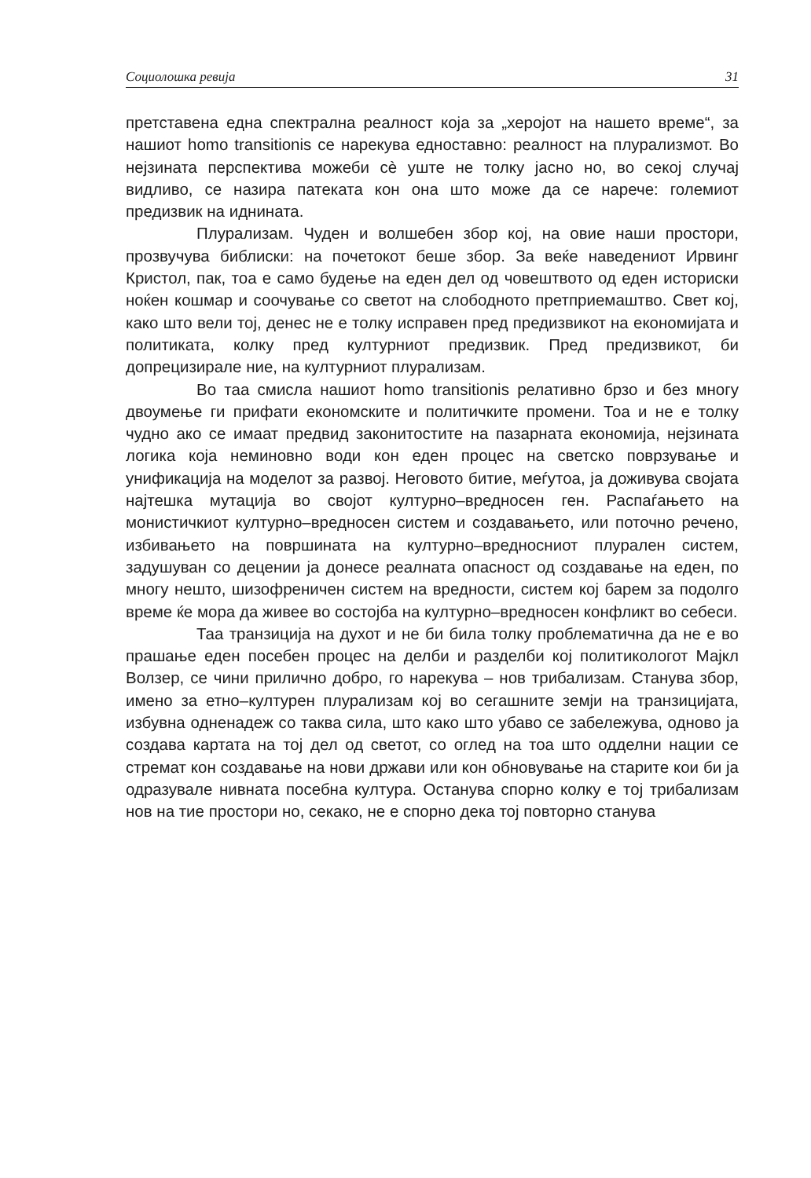Социолошка ревија 31
претставена една спектрална реалност која за „херојот на нашето време“, за нашиот homo transitionis се нарекува едноставно: реалност на плурализмот. Во нејзината перспектива можеби сè уште не толку јасно но, во секој случај видливо, се назира патеката кон она што може да се нарече: големиот предизвик на иднината.
Плурализам. Чуден и волшебен збор кој, на овие наши простори, прозвучува библиски: на почетокот беше збор. За веќе наведениот Ирвинг Кристол, пак, тоа е само будење на еден дел од човештвото од еден историски ноќен кошмар и соочување со светот на слободното претприемаштво. Свет кој, како што вели тој, денес не е толку исправен пред предизвикот на економијата и политиката, колку пред културниот предизвик. Пред предизвикот, би допрецизирале ние, на културниот плурализам.
Во таа смисла нашиот homo transitionis релативно брзо и без многу двоумење ги прифати економските и политичките промени. Тоа и не е толку чудно ако се имаат предвид законитостите на пазарната економија, нејзината логика која неминовно води кон еден процес на светско поврзување и унификација на моделот за развој. Неговото битие, меѓутоа, ја доживува својата најтешка мутација во својот културно–вредносен ген. Распаѓањето на монистичкиот културно–вредносен систем и создавањето, или поточно речено, избивањето на површината на културно–вредносниот плурален систем, задушуван со децении ја донесе реалната опасност од создавање на еден, по многу нешто, шизофреничен систем на вредности, систем кој барем за подолго време ќе мора да живее во состојба на културно–вредносен конфликт во себеси.
Таа транзиција на духот и не би била толку проблематична да не е во прашање еден посебен процес на делби и разделби кој политикологот Мајкл Волзер, се чини прилично добро, го нарекува – нов трибализам. Станува збор, имено за етно–културен плурализам кој во сегашните земји на транзицијата, избувна одненадеж со таква сила, што како што убаво се забележува, одново ја создава картата на тој дел од светот, со оглед на тоа што одделни нации се стремат кон создавање на нови држави или кон обновување на старите кои би ја одразувале нивната посебна култура. Останува спорно колку е тој трибализам нов на тие простори но, секако, не е спорно дека тој повторно станува